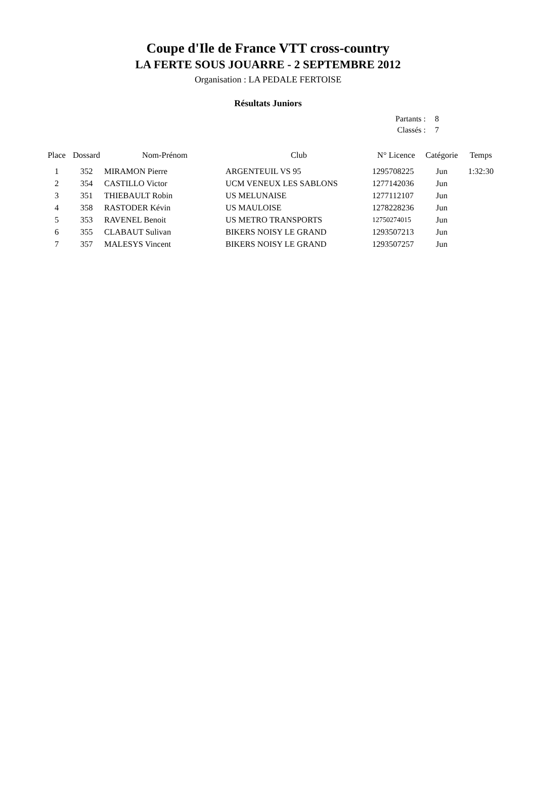Coupe d'Ile de France VTT cross-country
LA FERTE SOUS JOUARRE - 2 SEPTEMBRE 2012
Organisation : LA PEDALE FERTOISE
Résultats Juniors
| Partants : | 8 |
| Classés : | 7 |
| Place | Dossard | Nom-Prénom | Club | N° Licence | Catégorie | Temps |
| --- | --- | --- | --- | --- | --- | --- |
| 1 | 352 | MIRAMON Pierre | ARGENTEUIL VS 95 | 1295708225 | Jun | 1:32:30 |
| 2 | 354 | CASTILLO Victor | UCM VENEUX LES SABLONS | 1277142036 | Jun | |
| 3 | 351 | THIEBAULT Robin | US MELUNAISE | 1277112107 | Jun | |
| 4 | 358 | RASTODER Kévin | US MAULOISE | 1278228236 | Jun | |
| 5 | 353 | RAVENEL Benoit | US METRO TRANSPORTS | 12750274015 | Jun | |
| 6 | 355 | CLABAUT Sulivan | BIKERS NOISY LE GRAND | 1293507213 | Jun | |
| 7 | 357 | MALESYS Vincent | BIKERS NOISY LE GRAND | 1293507257 | Jun | |